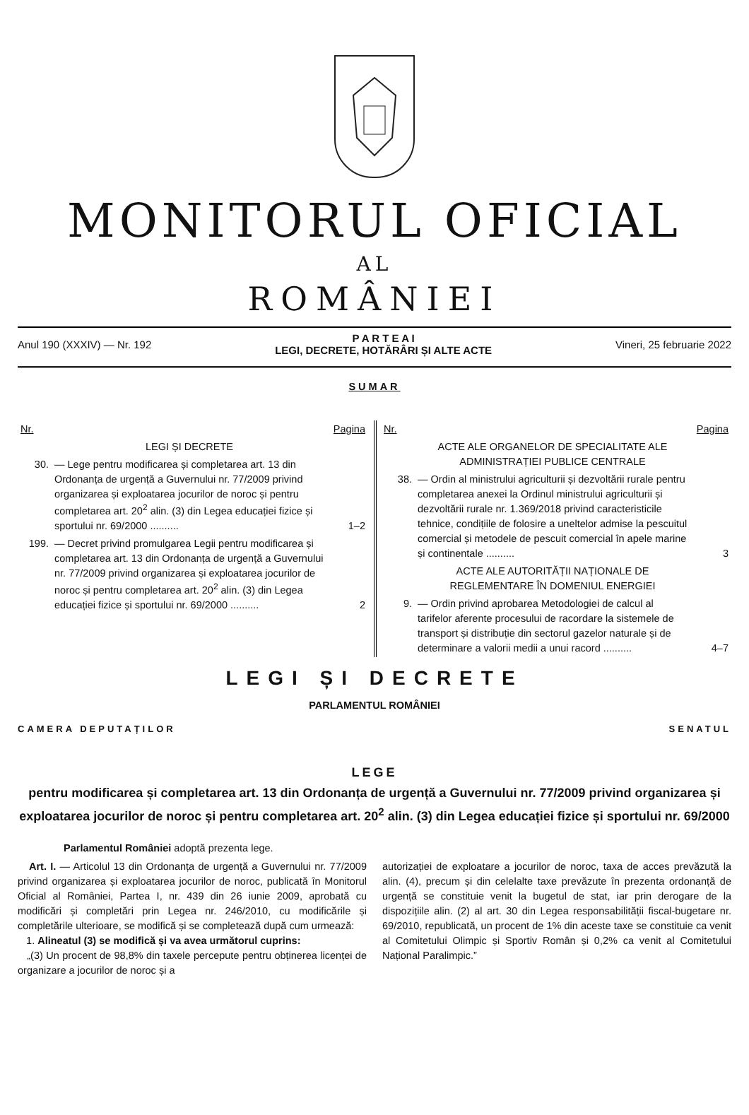MONITORUL OFICIAL
AL
ROMÂNIEI
Anul 190 (XXXIV) — Nr. 192 P A R T E A I
LEGI, DECRETE, HOTĂRÂRI ȘI ALTE ACTE Vineri, 25 februarie 2022
SUMAR
| Nr. | | Pagina |
| | LEGI ȘI DECRETE | |
| 30. | — Lege pentru modificarea și completarea art. 13 din Ordonanța de urgență a Guvernului nr. 77/2009 privind organizarea și exploatarea jocurilor de noroc și pentru completarea art. 20<sup>2</sup> alin. (3) din Legea educației fizice și sportului nr. 69/2000 .......... | 1–2 |
| 199. | — Decret privind promulgarea Legii pentru modificarea și completarea art. 13 din Ordonanța de urgență a Guvernului nr. 77/2009 privind organizarea și exploatarea jocurilor de noroc și pentru completarea art. 20<sup>2</sup> alin. (3) din Legea educației fizice și sportului nr. 69/2000 .......... | 2 |
| Nr. | | Pagina |
| | ACTE ALE ORGANELOR DE SPECIALITATE ALE ADMINISTRAȚIEI PUBLICE CENTRALE | |
| 38. | — Ordin al ministrului agriculturii și dezvoltării rurale pentru completarea anexei la Ordinul ministrului agriculturii și dezvoltării rurale nr. 1.369/2018 privind caracteristicile tehnice, condițiile de folosire a uneltelor admise la pescuitul comercial și metodele de pescuit comercial în apele marine și continentale .......... | 3 |
| | ACTE ALE AUTORITĂȚII NAȚIONALE DE REGLEMENTARE ÎN DOMENIUL ENERGIEI | |
| 9. | — Ordin privind aprobarea Metodologiei de calcul al tarifelor aferente procesului de racordare la sistemele de transport și distribuție din sectorul gazelor naturale și de determinare a valorii medii a unui racord .......... | 4–7 |
LEGI ȘI DECRETE
PARLAMENTUL ROMÂNIEI
CAMERA DEPUTAȚILOR SENATUL
LEGE
pentru modificarea și completarea art. 13 din Ordonanța de urgență a Guvernului nr. 77/2009 privind organizarea și exploatarea jocurilor de noroc și pentru completarea art. 20<sup>2</sup> alin. (3) din Legea educației fizice și sportului nr. 69/2000
Parlamentul României adoptă prezenta lege.
Art. I. — Articolul 13 din Ordonanța de urgență a Guvernului nr. 77/2009 privind organizarea și exploatarea jocurilor de noroc, publicată în Monitorul Oficial al României, Partea I, nr. 439 din 26 iunie 2009, aprobată cu modificări și completări prin Legea nr. 246/2010, cu modificările și completările ulterioare, se modifică și se completează după cum urmează:
1. Alineatul (3) se modifică și va avea următorul cuprins:
„(3) Un procent de 98,8% din taxele percepute pentru obținerea licenței de organizare a jocurilor de noroc și a
autorizației de exploatare a jocurilor de noroc, taxa de acces prevăzută la alin. (4), precum și din celelalte taxe prevăzute în prezenta ordonanță de urgență se constituie venit la bugetul de stat, iar prin derogare de la dispozițiile alin. (2) al art. 30 din Legea responsabilității fiscal-bugetare nr. 69/2010, republicată, un procent de 1% din aceste taxe se constituie ca venit al Comitetului Olimpic și Sportiv Român și 0,2% ca venit al Comitetului Național Paralimpic.”